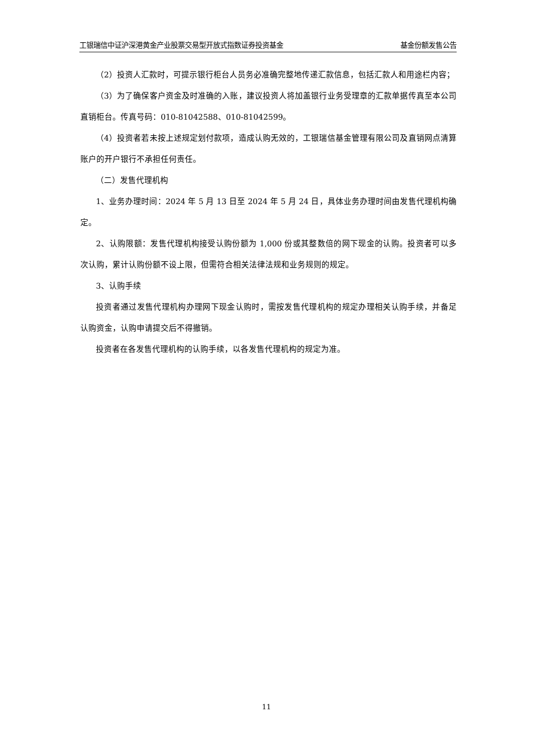工银瑞信中证沪深港黄金产业股票交易型开放式指数证券投资基金 基金份额发售公告
（2）投资人汇款时，可提示银行柜台人员务必准确完整地传递汇款信息，包括汇款人和用途栏内容；
（3）为了确保客户资金及时准确的入账，建议投资人将加盖银行业务受理章的汇款单据传真至本公司直销柜台。传真号码：010-81042588、010-81042599。
（4）投资者若未按上述规定划付款项，造成认购无效的，工银瑞信基金管理有限公司及直销网点清算账户的开户银行不承担任何责任。
（二）发售代理机构
1、业务办理时间：2024 年 5 月 13 日至 2024 年 5 月 24 日，具体业务办理时间由发售代理机构确定。
2、认购限额：发售代理机构接受认购份额为 1,000 份或其整数倍的网下现金的认购。投资者可以多次认购，累计认购份额不设上限，但需符合相关法律法规和业务规则的规定。
3、认购手续
投资者通过发售代理机构办理网下现金认购时，需按发售代理机构的规定办理相关认购手续，并备足认购资金，认购申请提交后不得撤销。
投资者在各发售代理机构的认购手续，以各发售代理机构的规定为准。
11